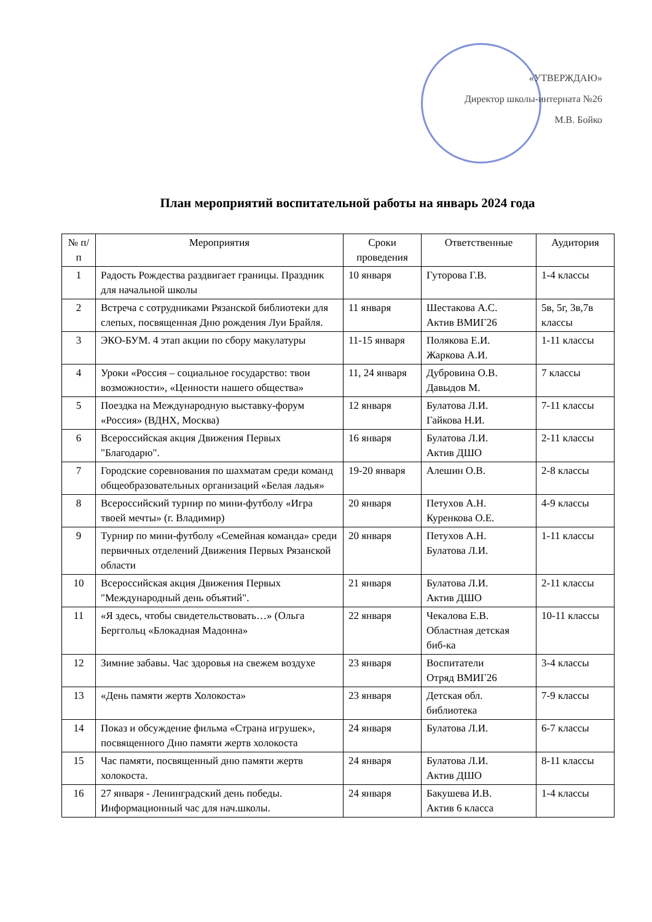«УТВЕРЖДАЮ»
Директор школы-интерната №26
М.В. Бойко
План мероприятий воспитательной работы на январь 2024 года
| № п/п | Мероприятия | Сроки проведения | Ответственные | Аудитория |
| --- | --- | --- | --- | --- |
| 1 | Радость Рождества раздвигает границы. Праздник для начальной школы | 10 января | Гуторова Г.В. | 1-4 классы |
| 2 | Встреча с сотрудниками Рязанской библиотеки для слепых, посвященная Дню рождения Луи Брайля. | 11 января | Шестакова А.С. Актив ВМИГ26 | 5в, 5г, 3в,7в классы |
| 3 | ЭКО-БУМ. 4 этап акции по сбору макулатуры | 11-15 января | Полякова Е.И. Жаркова А.И. | 1-11 классы |
| 4 | Уроки «Россия – социальное государство: твои возможности», «Ценности нашего общества» | 11, 24 января | Дубровина О.В. Давыдов М. | 7 классы |
| 5 | Поездка на Международную выставку-форум «Россия» (ВДНХ, Москва) | 12 января | Булатова Л.И. Гайкова Н.И. | 7-11 классы |
| 6 | Всероссийская акция Движения Первых "Благодарю". | 16 января | Булатова Л.И. Актив ДШО | 2-11 классы |
| 7 | Городские соревнования по шахматам среди команд общеобразовательных организаций «Белая ладья» | 19-20 января | Алешин О.В. | 2-8 классы |
| 8 | Всероссийский турнир по мини-футболу «Игра твоей мечты» (г. Владимир) | 20 января | Петухов А.Н. Куренкова О.Е. | 4-9 классы |
| 9 | Турнир по мини-футболу «Семейная команда» среди первичных отделений Движения Первых Рязанской области | 20 января | Петухов А.Н. Булатова Л.И. | 1-11 классы |
| 10 | Всероссийская акция Движения Первых "Международный день объятий". | 21 января | Булатова Л.И. Актив ДШО | 2-11 классы |
| 11 | «Я здесь, чтобы свидетельствовать…» (Ольга Берггольц «Блокадная Мадонна» | 22 января | Чекалова Е.В. Областная детская биб-ка | 10-11 классы |
| 12 | Зимние забавы. Час здоровья на свежем воздухе | 23 января | Воспитатели Отряд ВМИГ26 | 3-4 классы |
| 13 | «День памяти жертв Холокоста» | 23 января | Детская обл. библиотека | 7-9 классы |
| 14 | Показ и обсуждение фильма «Страна игрушек», посвященного Дню памяти жертв холокоста | 24 января | Булатова Л.И. | 6-7 классы |
| 15 | Час памяти, посвященный дню памяти жертв холокоста. | 24 января | Булатова Л.И. Актив ДШО | 8-11 классы |
| 16 | 27 января - Ленинградский день победы. Информационный час для нач.школы. | 24 января | Бакушева И.В. Актив 6 класса | 1-4 классы |